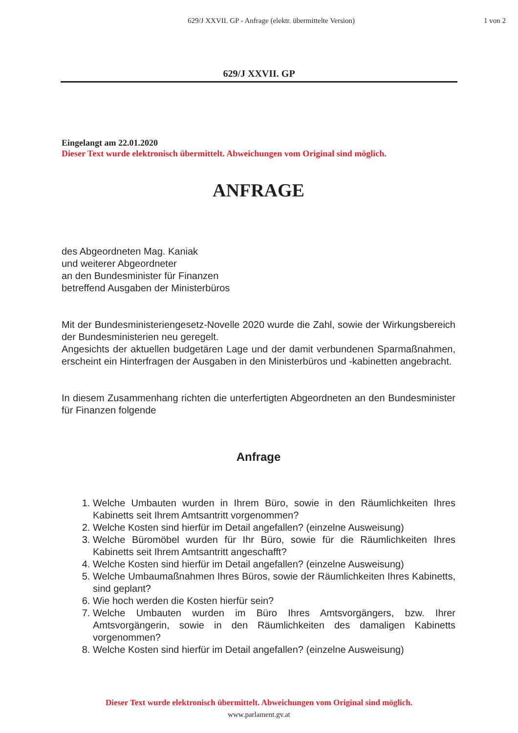629/J XXVII. GP - Anfrage (elektr. übermittelte Version)
1 von 2
629/J XXVII. GP
Eingelangt am 22.01.2020
Dieser Text wurde elektronisch übermittelt. Abweichungen vom Original sind möglich.
ANFRAGE
des Abgeordneten Mag. Kaniak
und weiterer Abgeordneter
an den Bundesminister für Finanzen
betreffend Ausgaben der Ministerbüros
Mit der Bundesministeriengesetz-Novelle 2020 wurde die Zahl, sowie der Wirkungsbereich der Bundesministerien neu geregelt.
Angesichts der aktuellen budgetären Lage und der damit verbundenen Sparmaßnahmen, erscheint ein Hinterfragen der Ausgaben in den Ministerbüros und -kabinetten angebracht.
In diesem Zusammenhang richten die unterfertigten Abgeordneten an den Bundesminister für Finanzen folgende
Anfrage
1. Welche Umbauten wurden in Ihrem Büro, sowie in den Räumlichkeiten Ihres Kabinetts seit Ihrem Amtsantritt vorgenommen?
2. Welche Kosten sind hierfür im Detail angefallen? (einzelne Ausweisung)
3. Welche Büromöbel wurden für Ihr Büro, sowie für die Räumlichkeiten Ihres Kabinetts seit Ihrem Amtsantritt angeschafft?
4. Welche Kosten sind hierfür im Detail angefallen? (einzelne Ausweisung)
5. Welche Umbaumaßnahmen Ihres Büros, sowie der Räumlichkeiten Ihres Kabinetts, sind geplant?
6. Wie hoch werden die Kosten hierfür sein?
7. Welche Umbauten wurden im Büro Ihres Amtsvorgängers, bzw. Ihrer Amtsvorgängerin, sowie in den Räumlichkeiten des damaligen Kabinetts vorgenommen?
8. Welche Kosten sind hierfür im Detail angefallen? (einzelne Ausweisung)
Dieser Text wurde elektronisch übermittelt. Abweichungen vom Original sind möglich.
www.parlament.gv.at